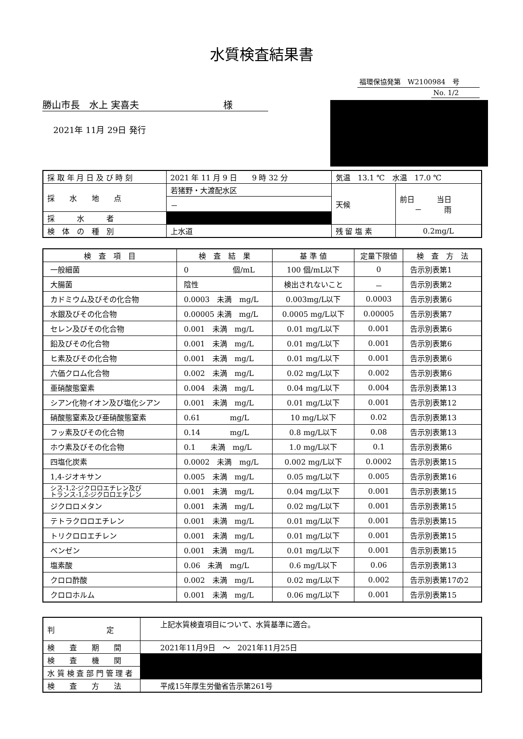水質検査結果書
福環保協発第　W2100984　号
No. 1/2
勝山市長　水上 実喜夫　　　　　　　　　様
2021年 11月 29日 発行
| 採 取 年 月 日 及 び 時 刻 | 2021 年 11 月 9 日 9 時 32 分 | 気温 13.1 ℃ 水温 17.0 ℃ | |
| 採 水 地 点 | 若猪野・大渡配水区 | 天候 | 前日 当日 － 雨 |
| | － | | |
| 採 水 者 | | | |
| 検 体 の 種 別 | 上水道 | 残 留 塩 素 | 0.2mg/L |
| 検 査 項 目 | 検 査 結 果 | 基 準 値 | 定量下限値 | 検 査 方 法 |
| --- | --- | --- | --- | --- |
| 一般細菌 | 0 個/mL | 100 個/mL以下 | 0 | 告示別表第1 |
| 大腸菌 | 陰性 | 検出されないこと | － | 告示別表第2 |
| カドミウム及びその化合物 | 0.0003 未満 mg/L | 0.003mg/L以下 | 0.0003 | 告示別表第6 |
| 水銀及びその化合物 | 0.00005 未満 mg/L | 0.0005 mg/L以下 | 0.00005 | 告示別表第7 |
| セレン及びその化合物 | 0.001 未満 mg/L | 0.01 mg/L以下 | 0.001 | 告示別表第6 |
| 鉛及びその化合物 | 0.001 未満 mg/L | 0.01 mg/L以下 | 0.001 | 告示別表第6 |
| ヒ素及びその化合物 | 0.001 未満 mg/L | 0.01 mg/L以下 | 0.001 | 告示別表第6 |
| 六価クロム化合物 | 0.002 未満 mg/L | 0.02 mg/L以下 | 0.002 | 告示別表第6 |
| 亜硝酸態窒素 | 0.004 未満 mg/L | 0.04 mg/L以下 | 0.004 | 告示別表第13 |
| シアン化物イオン及び塩化シアン | 0.001 未満 mg/L | 0.01 mg/L以下 | 0.001 | 告示別表第12 |
| 硝酸態窒素及び亜硝酸態窒素 | 0.61 mg/L | 10 mg/L以下 | 0.02 | 告示別表第13 |
| フッ素及びその化合物 | 0.14 mg/L | 0.8 mg/L以下 | 0.08 | 告示別表第13 |
| ホウ素及びその化合物 | 0.1 未満 mg/L | 1.0 mg/L以下 | 0.1 | 告示別表第6 |
| 四塩化炭素 | 0.0002 未満 mg/L | 0.002 mg/L以下 | 0.0002 | 告示別表第15 |
| 1,4-ジオキサン | 0.005 未満 mg/L | 0.05 mg/L以下 | 0.005 | 告示別表第16 |
| シス-1,2-ジクロロエチレン及び トランス-1,2-ジクロロエチレン | 0.001 未満 mg/L | 0.04 mg/L以下 | 0.001 | 告示別表第15 |
| ジクロロメタン | 0.001 未満 mg/L | 0.02 mg/L以下 | 0.001 | 告示別表第15 |
| テトラクロロエチレン | 0.001 未満 mg/L | 0.01 mg/L以下 | 0.001 | 告示別表第15 |
| トリクロロエチレン | 0.001 未満 mg/L | 0.01 mg/L以下 | 0.001 | 告示別表第15 |
| ベンゼン | 0.001 未満 mg/L | 0.01 mg/L以下 | 0.001 | 告示別表第15 |
| 塩素酸 | 0.06 未満 mg/L | 0.6 mg/L以下 | 0.06 | 告示別表第13 |
| クロロ酢酸 | 0.002 未満 mg/L | 0.02 mg/L以下 | 0.002 | 告示別表第17の2 |
| クロロホルム | 0.001 未満 mg/L | 0.06 mg/L以下 | 0.001 | 告示別表第15 |
| 判 定 | 上記水質検査項目について、水質基準に適合。 |
| 検 査 期 間 | 2021年11月9日 ～ 2021年11月25日 |
| 検 査 機 関 | |
| 水 質 検 査 部 門 管 理 者 | |
| 検 査 方 法 | 平成15年厚生労働省告示第261号 |